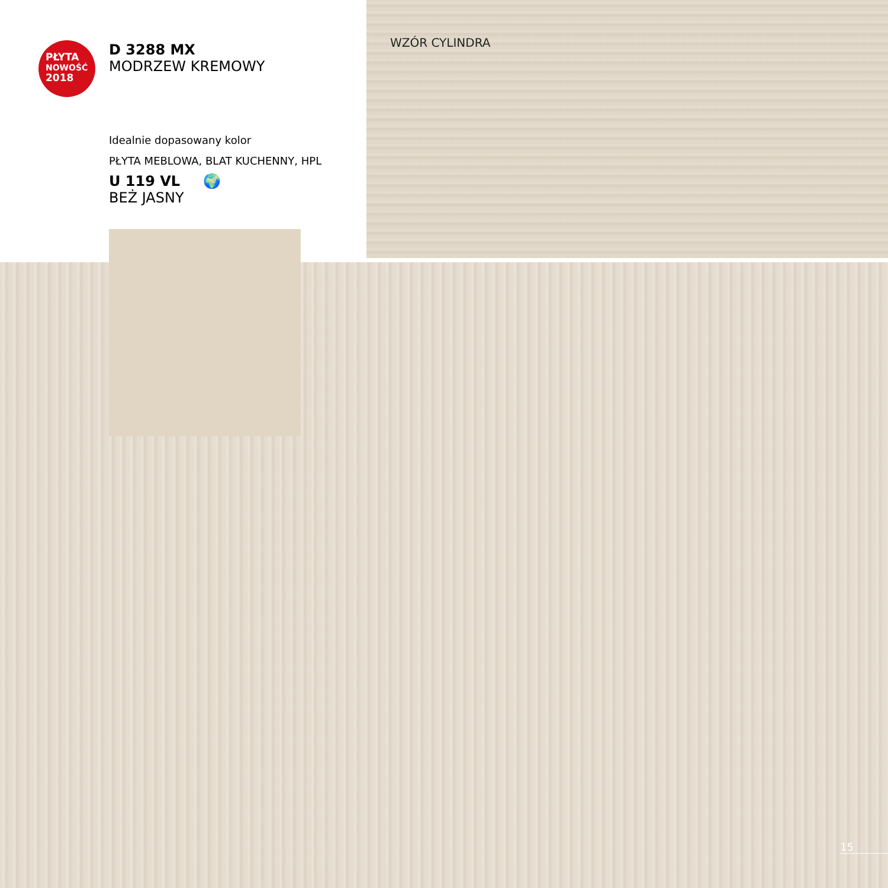PŁYTA
NOWOŚĆ
2018
D 3288 MX
MODRZEW KREMOWY
Idealnie dopasowany kolor
PŁYTA MEBLOWA, BLAT KUCHENNY, HPL
U 119 VL 🌍
BEŻ JASNY
WZÓR CYLINDRA
15